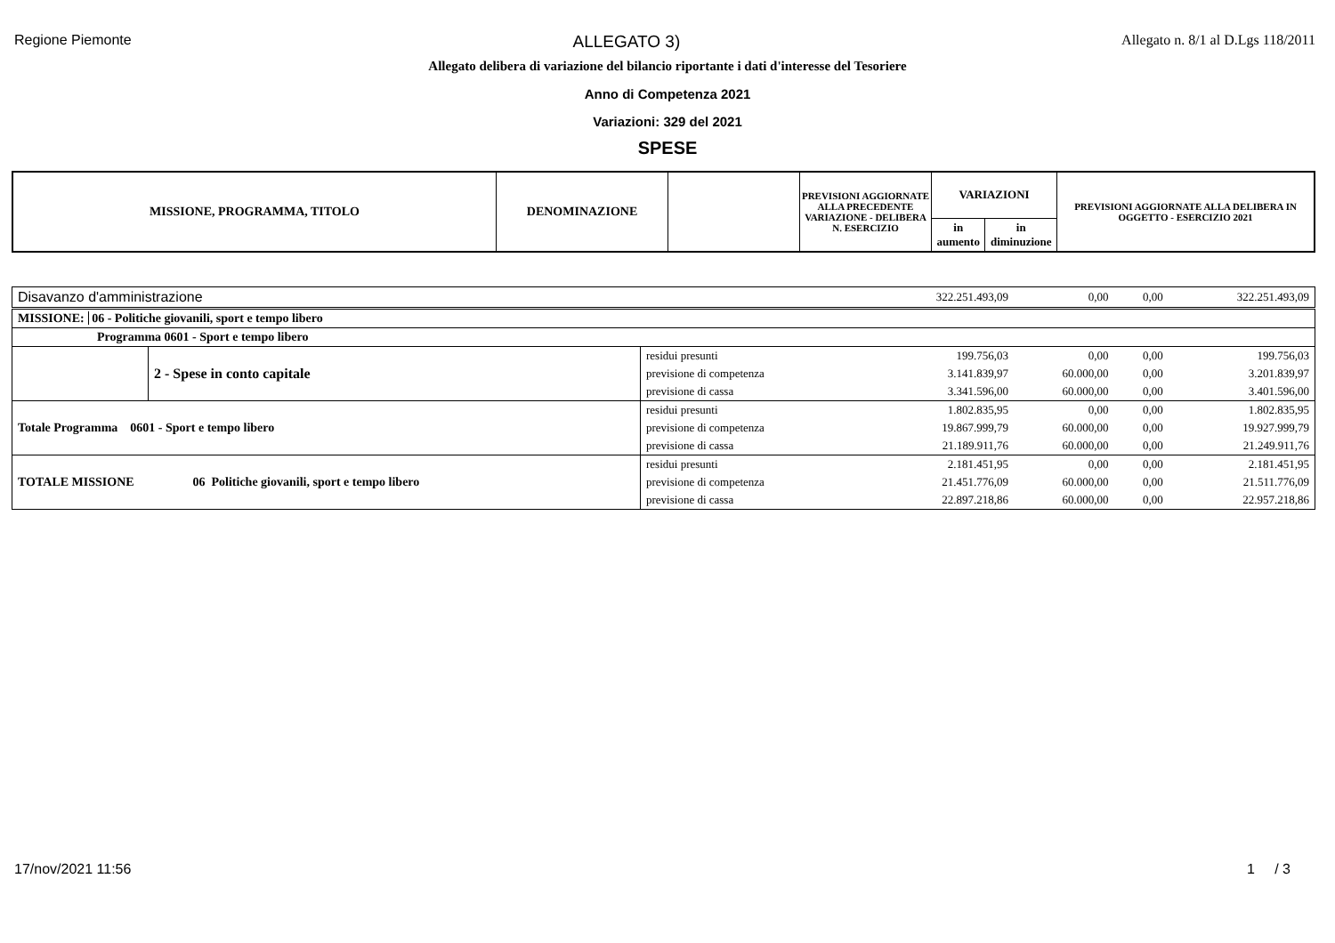Regione Piemonte ALLEGATO 3) Allegato n. 8/1 al D.Lgs 118/2011
Allegato delibera di variazione del bilancio riportante i dati d'interesse del Tesoriere
Anno di Competenza 2021
Variazioni: 329 del 2021
SPESE
| MISSIONE, PROGRAMMA, TITOLO | DENOMINAZIONE | | PREVISIONI AGGIORNATE ALLA PRECEDENTE VARIAZIONE - DELIBERA N. ESERCIZIO | VARIAZIONI | | PREVISIONI AGGIORNATE ALLA DELIBERA IN OGGETTO - ESERCIZIO 2021 |
| | | | | in aumento | in diminuzione | |
| Disavanzo d'amministrazione | | | 322.251.493,09 | 0,00 | 0,00 | 322.251.493,09 |
| MISSIONE: 06 - Politiche giovanili, sport e tempo libero | | | | | | |
| Programma 0601 - Sport e tempo libero | | | | | | |
| | 2 - Spese in conto capitale | residui presunti | 199.756,03 | 0,00 | 0,00 | 199.756,03 |
| | | previsione di competenza | 3.141.839,97 | 60.000,00 | 0,00 | 3.201.839,97 |
| | | previsione di cassa | 3.341.596,00 | 60.000,00 | 0,00 | 3.401.596,00 |
| Totale Programma 0601 - Sport e tempo libero | | residui presunti | 1.802.835,95 | 0,00 | 0,00 | 1.802.835,95 |
| | | previsione di competenza | 19.867.999,79 | 60.000,00 | 0,00 | 19.927.999,79 |
| | | previsione di cassa | 21.189.911,76 | 60.000,00 | 0,00 | 21.249.911,76 |
| TOTALE MISSIONE | 06 Politiche giovanili, sport e tempo libero | residui presunti | 2.181.451,95 | 0,00 | 0,00 | 2.181.451,95 |
| | | previsione di competenza | 21.451.776,09 | 60.000,00 | 0,00 | 21.511.776,09 |
| | | previsione di cassa | 22.897.218,86 | 60.000,00 | 0,00 | 22.957.218,86 |
17/nov/2021 11:56 1 / 3